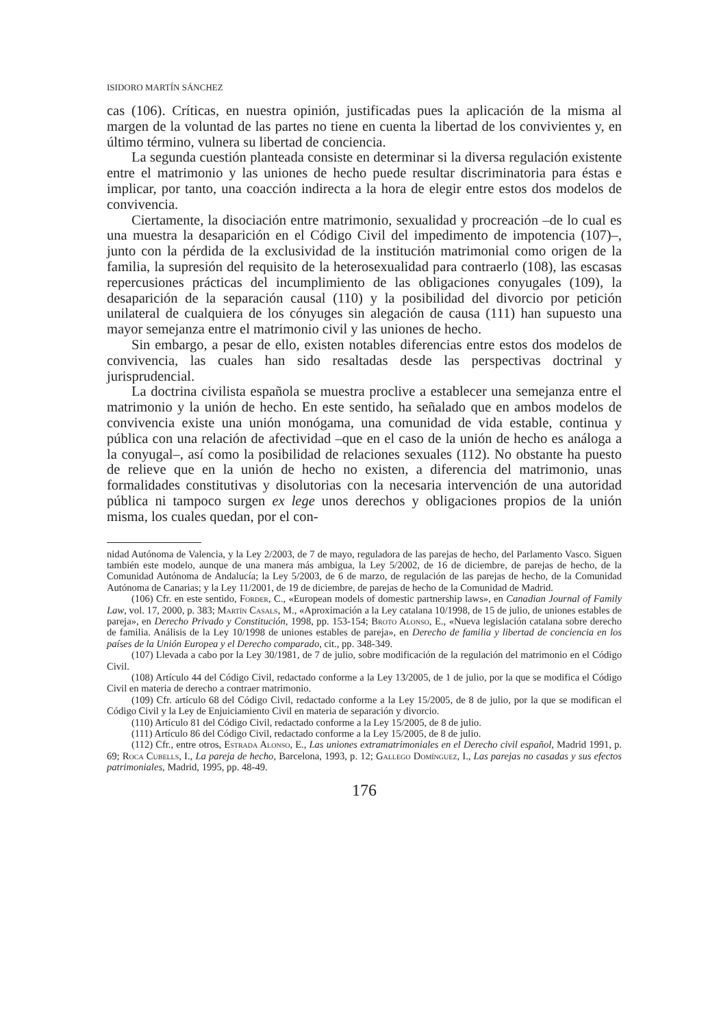ISIDORO MARTÍN SÁNCHEZ
cas (106). Críticas, en nuestra opinión, justificadas pues la aplicación de la misma al margen de la voluntad de las partes no tiene en cuenta la libertad de los convivientes y, en último término, vulnera su libertad de conciencia.
La segunda cuestión planteada consiste en determinar si la diversa regulación existente entre el matrimonio y las uniones de hecho puede resultar discriminatoria para éstas e implicar, por tanto, una coacción indirecta a la hora de elegir entre estos dos modelos de convivencia.
Ciertamente, la disociación entre matrimonio, sexualidad y procreación –de lo cual es una muestra la desaparición en el Código Civil del impedimento de impotencia (107)–, junto con la pérdida de la exclusividad de la institución matrimonial como origen de la familia, la supresión del requisito de la heterosexualidad para contraerlo (108), las escasas repercusiones prácticas del incumplimiento de las obligaciones conyugales (109), la desaparición de la separación causal (110) y la posibilidad del divorcio por petición unilateral de cualquiera de los cónyuges sin alegación de causa (111) han supuesto una mayor semejanza entre el matrimonio civil y las uniones de hecho.
Sin embargo, a pesar de ello, existen notables diferencias entre estos dos modelos de convivencia, las cuales han sido resaltadas desde las perspectivas doctrinal y jurisprudencial.
La doctrina civilista española se muestra proclive a establecer una semejanza entre el matrimonio y la unión de hecho. En este sentido, ha señalado que en ambos modelos de convivencia existe una unión monógama, una comunidad de vida estable, continua y pública con una relación de afectividad –que en el caso de la unión de hecho es análoga a la conyugal–, así como la posibilidad de relaciones sexuales (112). No obstante ha puesto de relieve que en la unión de hecho no existen, a diferencia del matrimonio, unas formalidades constitutivas y disolutorias con la necesaria intervención de una autoridad pública ni tampoco surgen ex lege unos derechos y obligaciones propios de la unión misma, los cuales quedan, por el con-
nidad Autónoma de Valencia, y la Ley 2/2003, de 7 de mayo, reguladora de las parejas de hecho, del Parlamento Vasco. Siguen también este modelo, aunque de una manera más ambigua, la Ley 5/2002, de 16 de diciembre, de parejas de hecho, de la Comunidad Autónoma de Andalucía; la Ley 5/2003, de 6 de marzo, de regulación de las parejas de hecho, de la Comunidad Autónoma de Canarias; y la Ley 11/2001, de 19 de diciembre, de parejas de hecho de la Comunidad de Madrid.
(106) Cfr. en este sentido, Forder, C., «European models of domestic partnership laws», en Canadian Journal of Family Law, vol. 17, 2000, p. 383; Martín Casals, M., «Aproximación a la Ley catalana 10/1998, de 15 de julio, de uniones estables de pareja», en Derecho Privado y Constitución, 1998, pp. 153-154; Broto Alonso, E., «Nueva legislación catalana sobre derecho de familia. Análisis de la Ley 10/1998 de uniones estables de pareja», en Derecho de familia y libertad de conciencia en los países de la Unión Europea y el Derecho comparado, cit., pp. 348-349.
(107) Llevada a cabo por la Ley 30/1981, de 7 de julio, sobre modificación de la regulación del matrimonio en el Código Civil.
(108) Artículo 44 del Código Civil, redactado conforme a la Ley 13/2005, de 1 de julio, por la que se modifica el Código Civil en materia de derecho a contraer matrimonio.
(109) Cfr. artículo 68 del Código Civil, redactado conforme a la Ley 15/2005, de 8 de julio, por la que se modifican el Código Civil y la Ley de Enjuiciamiento Civil en materia de separación y divorcio.
(110) Artículo 81 del Código Civil, redactado conforme a la Ley 15/2005, de 8 de julio.
(111) Artículo 86 del Código Civil, redactado conforme a la Ley 15/2005, de 8 de julio.
(112) Cfr., entre otros, Estrada Alonso, E., Las uniones extramatrimoniales en el Derecho civil español, Madrid 1991, p. 69; Roca Cubells, I., La pareja de hecho, Barcelona, 1993, p. 12; Gallego Domínguez, I., Las parejas no casadas y sus efectos patrimoniales, Madrid, 1995, pp. 48-49.
176